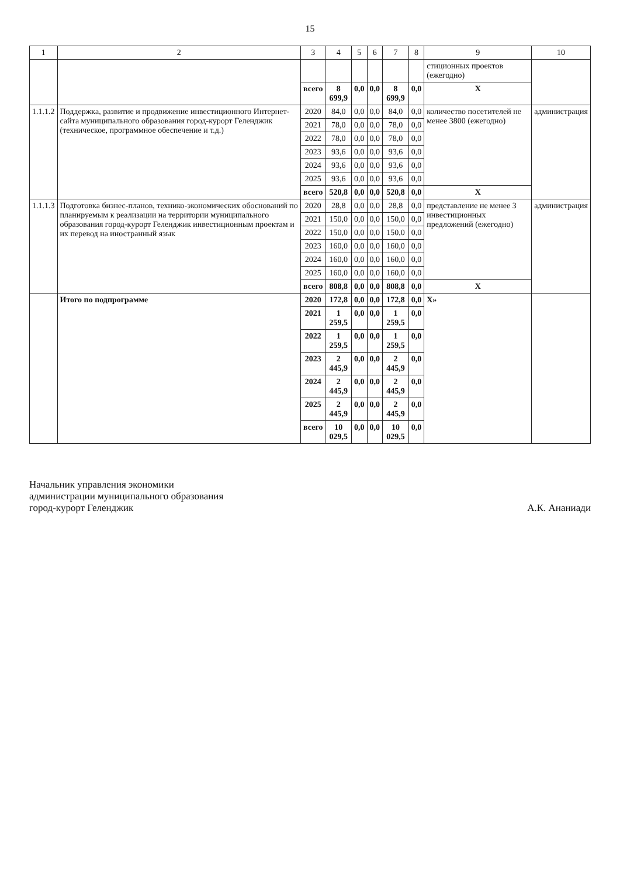15
| 1 | 2 | 3 | 4 | 5 | 6 | 7 | 8 | 9 | 10 |
| --- | --- | --- | --- | --- | --- | --- | --- | --- | --- |
| | | | | | | | | стиционных проектов (ежегодно) | |
| | | всего | 8 699,9 | 0,0 | 0,0 | 8 699,9 | 0,0 | X | |
| 1.1.1.2 | Поддержка, развитие и продвижение инвестиционного Интернет-сайта муниципального образования город-курорт Геленджик (техническое, программное обеспечение и т.д.) | 2020 | 84,0 | 0,0 | 0,0 | 84,0 | 0,0 | количество посетителей не менее 3800 (ежегодно) | администрация |
| | | 2021 | 78,0 | 0,0 | 0,0 | 78,0 | 0,0 | | |
| | | 2022 | 78,0 | 0,0 | 0,0 | 78,0 | 0,0 | | |
| | | 2023 | 93,6 | 0,0 | 0,0 | 93,6 | 0,0 | | |
| | | 2024 | 93,6 | 0,0 | 0,0 | 93,6 | 0,0 | | |
| | | 2025 | 93,6 | 0,0 | 0,0 | 93,6 | 0,0 | | |
| | | всего | 520,8 | 0,0 | 0,0 | 520,8 | 0,0 | X | |
| 1.1.1.3 | Подготовка бизнес-планов, технико-экономических обоснований по планируемым к реализации на территории муниципального образования город-курорт Геленджик инвестиционным проектам и их перевод на иностранный язык | 2020 | 28,8 | 0,0 | 0,0 | 28,8 | 0,0 | представление не менее 3 инвестиционных предложений (ежегодно) | администрация |
| | | 2021 | 150,0 | 0,0 | 0,0 | 150,0 | 0,0 | | |
| | | 2022 | 150,0 | 0,0 | 0,0 | 150,0 | 0,0 | | |
| | | 2023 | 160,0 | 0,0 | 0,0 | 160,0 | 0,0 | | |
| | | 2024 | 160,0 | 0,0 | 0,0 | 160,0 | 0,0 | | |
| | | 2025 | 160,0 | 0,0 | 0,0 | 160,0 | 0,0 | | |
| | | всего | 808,8 | 0,0 | 0,0 | 808,8 | 0,0 | X | |
| | Итого по подпрограмме | 2020 | 172,8 | 0,0 | 0,0 | 172,8 | 0,0 | X» | |
| | | 2021 | 1 259,5 | 0,0 | 0,0 | 1 259,5 | 0,0 | | |
| | | 2022 | 1 259,5 | 0,0 | 0,0 | 1 259,5 | 0,0 | | |
| | | 2023 | 2 445,9 | 0,0 | 0,0 | 2 445,9 | 0,0 | | |
| | | 2024 | 2 445,9 | 0,0 | 0,0 | 2 445,9 | 0,0 | | |
| | | 2025 | 2 445,9 | 0,0 | 0,0 | 2 445,9 | 0,0 | | |
| | | всего | 10 029,5 | 0,0 | 0,0 | 10 029,5 | 0,0 | | |
Начальник управления экономики
администрации муниципального образования
город-курорт Геленджик
А.К. Ананиади